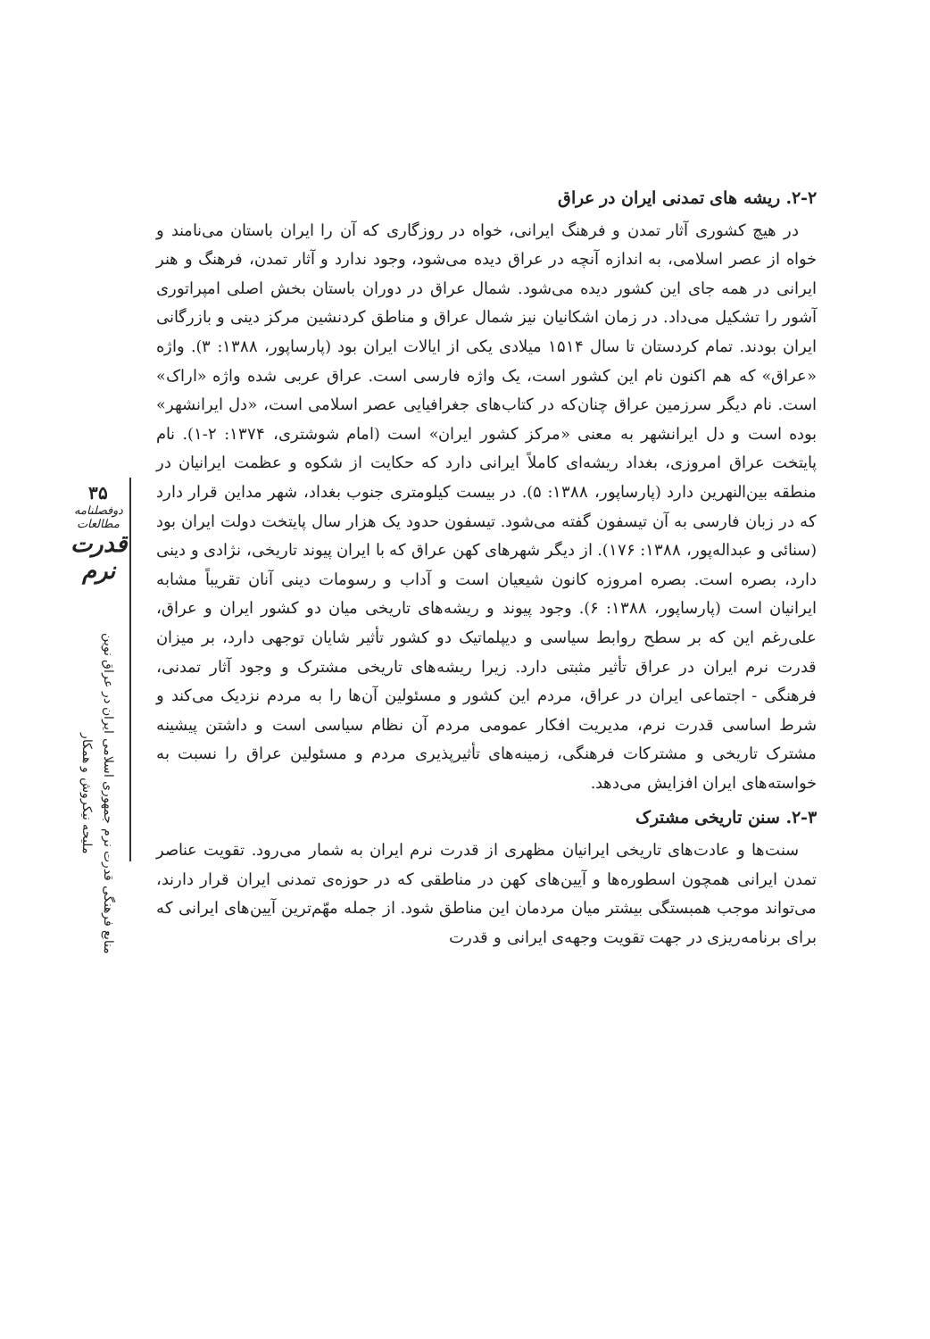۳۵
دوفصلنامه مطالعات
قدرت نرم
منابع فرهنگی قدرت نرم جمهوری اسلامی ایران در عراق نوین
ملیحه نیکروش و همکار
۲-۲. ریشه های تمدنی ایران در عراق
در هیچ کشوری آثار تمدن و فرهنگ ایرانی، خواه در روزگاری که آن را ایران باستان می‌نامند و خواه از عصر اسلامی، به اندازه آنچه در عراق دیده می‌شود، وجود ندارد و آثار تمدن، فرهنگ و هنر ایرانی در همه جای این کشور دیده می‌شود. شمال عراق در دوران باستان بخش اصلی امپراتوری آشور را تشکیل می‌داد. در زمان اشکانیان نیز شمال عراق و مناطق کردنشین مرکز دینی و بازرگانی ایران بودند. تمام کردستان تا سال ۱۵۱۴ میلادی یکی از ایالات ایران بود (پارساپور، ۱۳۸۸: ۳). واژه «عراق» که هم اکنون نام این کشور است، یک واژه فارسی است. عراق عربی شده واژه «اراک» است. نام دیگر سرزمین عراق چنان‌که در کتاب‌های جغرافیایی عصر اسلامی است، «دل ایرانشهر» بوده است و دل ایرانشهر به معنی «مرکز کشور ایران» است (امام شوشتری، ۱۳۷۴: ۲-۱). نام پایتخت عراق امروزی، بغداد ریشه‌ای کاملاً ایرانی دارد که حکایت از شکوه و عظمت ایرانیان در منطقه بین‌النهرین دارد (پارساپور، ۱۳۸۸: ۵). در بیست کیلومتری جنوب بغداد، شهر مداین قرار دارد که در زبان فارسی به آن تیسفون گفته می‌شود. تیسفون حدود یک هزار سال پایتخت دولت ایران بود (سنائی و عبداله‌پور، ۱۳۸۸: ۱۷۶). از دیگر شهرهای کهن عراق که با ایران پیوند تاریخی، نژادی و دینی دارد، بصره است. بصره امروزه کانون شیعیان است و آداب و رسومات دینی آنان تقریباً مشابه ایرانیان است (پارساپور، ۱۳۸۸: ۶). وجود پیوند و ریشه‌های تاریخی میان دو کشور ایران و عراق، علی‌رغم این که بر سطح روابط سیاسی و دیپلماتیک دو کشور تأثیر شایان توجهی دارد، بر میزان قدرت نرم ایران در عراق تأثیر مثبتی دارد. زیرا ریشه‌های تاریخی مشترک و وجود آثار تمدنی، فرهنگی - اجتماعی ایران در عراق، مردم این کشور و مسئولین آن‌ها را به مردم نزدیک می‌کند و شرط اساسی قدرت نرم، مدیریت افکار عمومی مردم آن نظام سیاسی است و داشتن پیشینه مشترک تاریخی و مشترکات فرهنگی، زمینه‌های تأثیرپذیری مردم و مسئولین عراق را نسبت به خواسته‌های ایران افزایش می‌دهد.
۲-۳. سنن تاریخی مشترک
سنت‌ها و عادت‌های تاریخی ایرانیان مظهری از قدرت نرم ایران به شمار می‌رود. تقویت عناصر تمدن ایرانی همچون اسطوره‌ها و آیین‌های کهن در مناطقی که در حوزه‌ی تمدنی ایران قرار دارند، می‌تواند موجب همبستگی بیشتر میان مردمان این مناطق شود. از جمله مهّم‌ترین آیین‌های ایرانی که برای برنامه‌ریزی در جهت تقویت وجهه‌ی ایرانی و قدرت